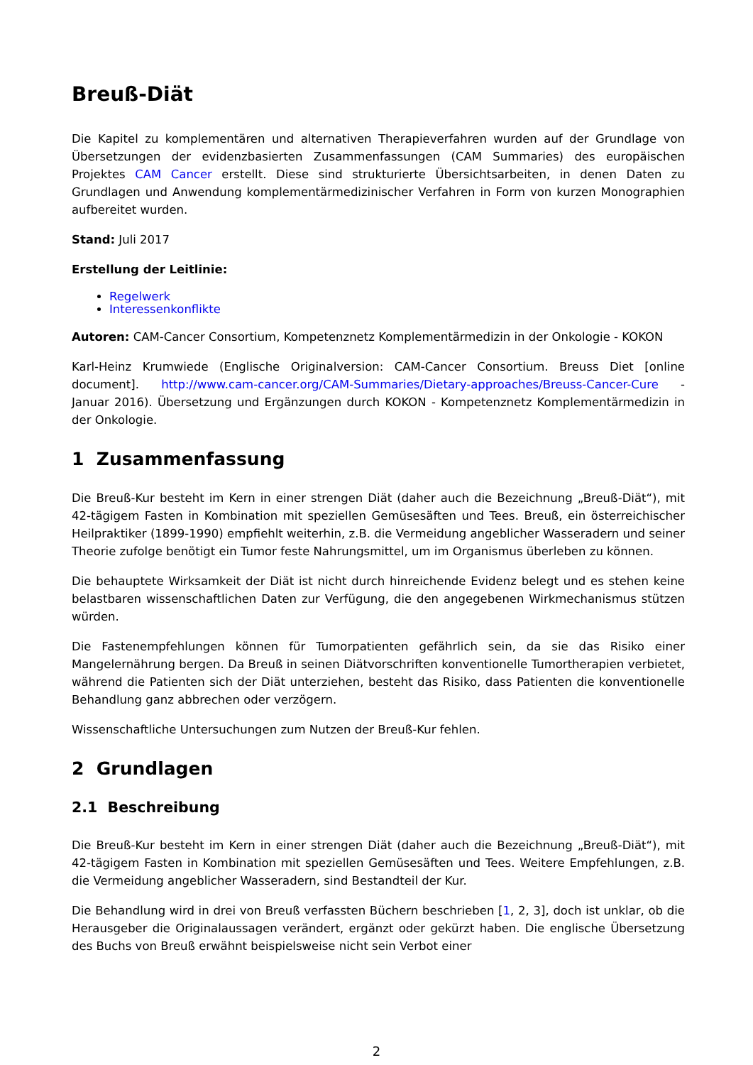Breuß-Diät
Die Kapitel zu komplementären und alternativen Therapieverfahren wurden auf der Grundlage von Übersetzungen der evidenzbasierten Zusammenfassungen (CAM Summaries) des europäischen Projektes CAM Cancer erstellt. Diese sind strukturierte Übersichtsarbeiten, in denen Daten zu Grundlagen und Anwendung komplementärmedizinischer Verfahren in Form von kurzen Monographien aufbereitet wurden.
Stand: Juli 2017
Erstellung der Leitlinie:
Regelwerk
Interessenkonflikte
Autoren: CAM-Cancer Consortium, Kompetenznetz Komplementärmedizin in der Onkologie - KOKON
Karl-Heinz Krumwiede (Englische Originalversion: CAM-Cancer Consortium. Breuss Diet [online document]. http://www.cam-cancer.org/CAM-Summaries/Dietary-approaches/Breuss-Cancer-Cure - Januar 2016). Übersetzung und Ergänzungen durch KOKON - Kompetenznetz Komplementärmedizin in der Onkologie.
1 Zusammenfassung
Die Breuß-Kur besteht im Kern in einer strengen Diät (daher auch die Bezeichnung „Breuß-Diät“), mit 42-tägigem Fasten in Kombination mit speziellen Gemüsesäften und Tees. Breuß, ein österreichischer Heilpraktiker (1899-1990) empfiehlt weiterhin, z.B. die Vermeidung angeblicher Wasseradern und seiner Theorie zufolge benötigt ein Tumor feste Nahrungsmittel, um im Organismus überleben zu können.
Die behauptete Wirksamkeit der Diät ist nicht durch hinreichende Evidenz belegt und es stehen keine belastbaren wissenschaftlichen Daten zur Verfügung, die den angegebenen Wirkmechanismus stützen würden.
Die Fastenempfehlungen können für Tumorpatienten gefährlich sein, da sie das Risiko einer Mangelernährung bergen. Da Breuß in seinen Diätvorschriften konventionelle Tumortherapien verbietet, während die Patienten sich der Diät unterziehen, besteht das Risiko, dass Patienten die konventionelle Behandlung ganz abbrechen oder verzögern.
Wissenschaftliche Untersuchungen zum Nutzen der Breuß-Kur fehlen.
2 Grundlagen
2.1 Beschreibung
Die Breuß-Kur besteht im Kern in einer strengen Diät (daher auch die Bezeichnung „Breuß-Diät“), mit 42-tägigem Fasten in Kombination mit speziellen Gemüsesäften und Tees. Weitere Empfehlungen, z.B. die Vermeidung angeblicher Wasseradern, sind Bestandteil der Kur.
Die Behandlung wird in drei von Breuß verfassten Büchern beschrieben [1, 2, 3], doch ist unklar, ob die Herausgeber die Originalaussagen verändert, ergänzt oder gekürzt haben. Die englische Übersetzung des Buchs von Breuß erwähnt beispielsweise nicht sein Verbot einer
2